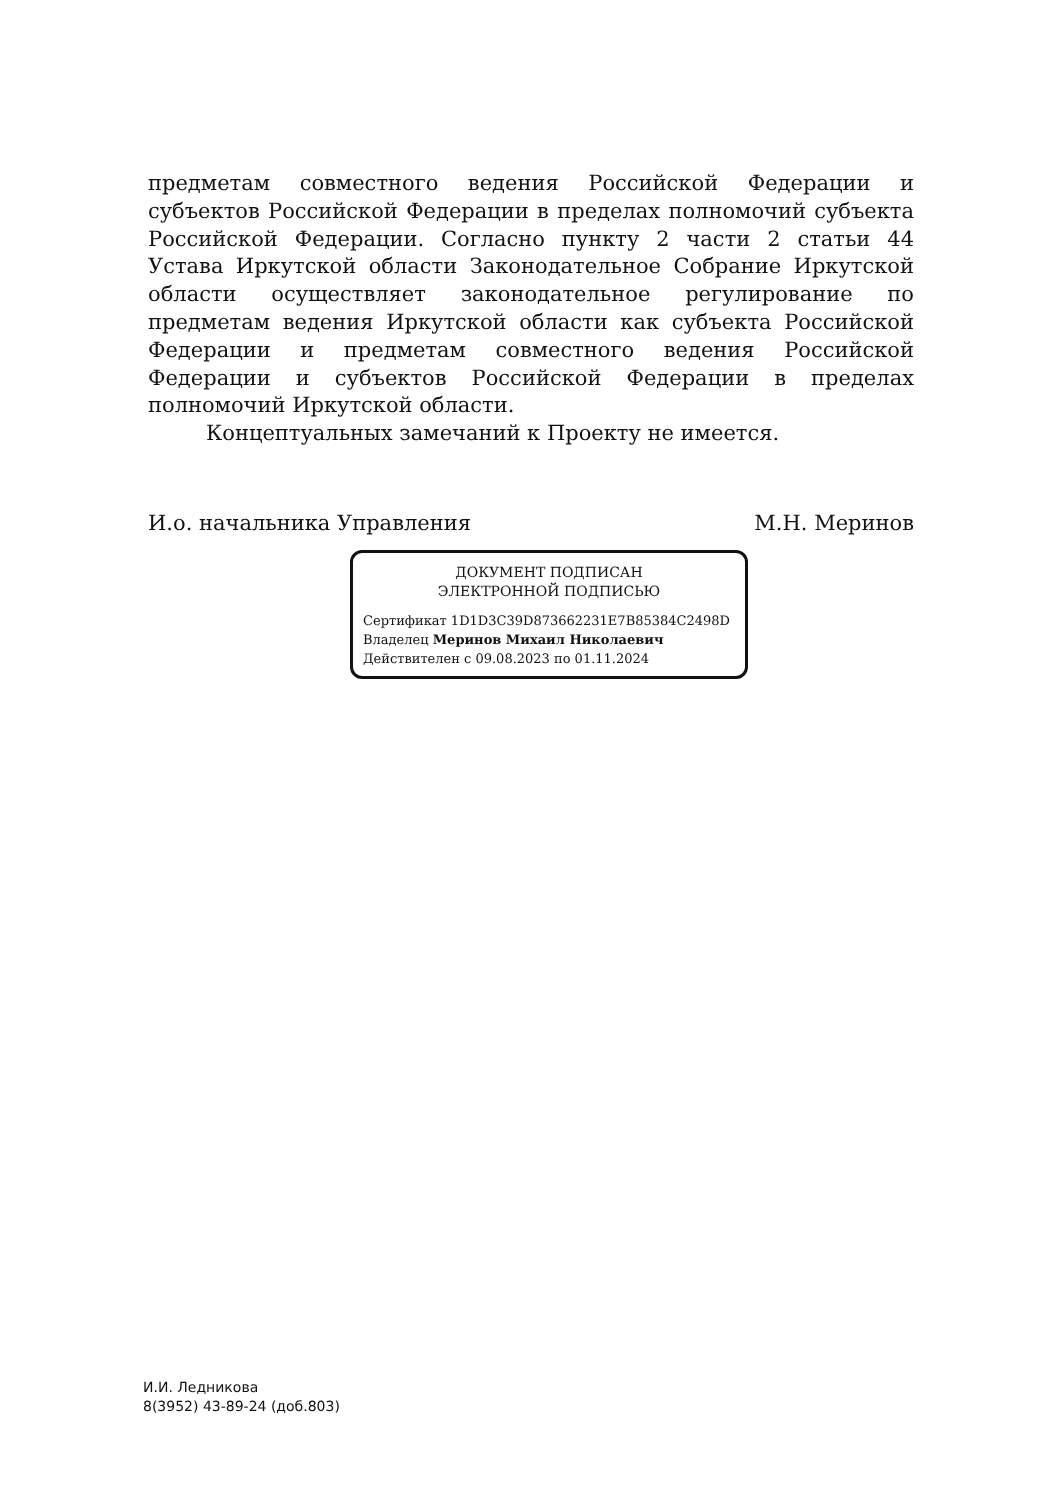предметам совместного ведения Российской Федерации и субъектов Российской Федерации в пределах полномочий субъекта Российской Федерации. Согласно пункту 2 части 2 статьи 44 Устава Иркутской области Законодательное Собрание Иркутской области осуществляет законодательное регулирование по предметам ведения Иркутской области как субъекта Российской Федерации и предметам совместного ведения Российской Федерации и субъектов Российской Федерации в пределах полномочий Иркутской области.
Концептуальных замечаний к Проекту не имеется.
И.о. начальника Управления М.Н. Меринов
ДОКУМЕНТ ПОДПИСАН
ЭЛЕКТРОННОЙ ПОДПИСЬЮ
Сертификат 1D1D3C39D873662231E7B85384C2498D
Владелец Меринов Михаил Николаевич
Действителен с 09.08.2023 по 01.11.2024
И.И. Ледникова
8(3952) 43-89-24 (доб.803)